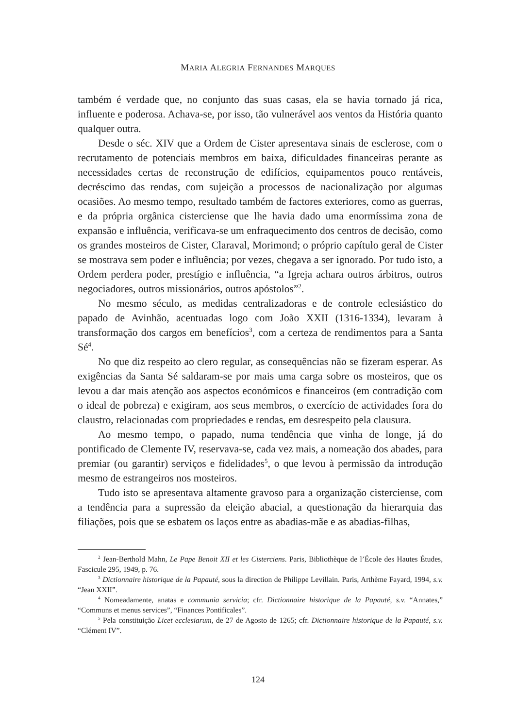MARIA ALEGRIA FERNANDES MARQUES
também é verdade que, no conjunto das suas casas, ela se havia tornado já rica, influente e poderosa. Achava-se, por isso, tão vulnerável aos ventos da História quanto qualquer outra.
Desde o séc. XIV que a Ordem de Cister apresentava sinais de esclerose, com o recrutamento de potenciais membros em baixa, dificuldades financeiras perante as necessidades certas de reconstrução de edifícios, equipamentos pouco rentáveis, decréscimo das rendas, com sujeição a processos de nacionalização por algumas ocasiões. Ao mesmo tempo, resultado também de factores exteriores, como as guerras, e da própria orgânica cisterciense que lhe havia dado uma enormíssima zona de expansão e influência, verificava-se um enfraquecimento dos centros de decisão, como os grandes mosteiros de Cister, Claraval, Morimond; o próprio capítulo geral de Cister se mostrava sem poder e influência; por vezes, chegava a ser ignorado. Por tudo isto, a Ordem perdera poder, prestígio e influência, “a Igreja achara outros árbitros, outros negociadores, outros missionários, outros apóstolos”<sup>2</sup>.
No mesmo século, as medidas centralizadoras e de controle eclesiástico do papado de Avinhão, acentuadas logo com João XXII (1316-1334), levaram à transformação dos cargos em benefícios<sup>3</sup>, com a certeza de rendimentos para a Santa Sé<sup>4</sup>.
No que diz respeito ao clero regular, as consequências não se fizeram esperar. As exigências da Santa Sé saldaram-se por mais uma carga sobre os mosteiros, que os levou a dar mais atenção aos aspectos económicos e financeiros (em contradição com o ideal de pobreza) e exigiram, aos seus membros, o exercício de actividades fora do claustro, relacionadas com propriedades e rendas, em desrespeito pela clausura.
Ao mesmo tempo, o papado, numa tendência que vinha de longe, já do pontificado de Clemente IV, reservava-se, cada vez mais, a nomeação dos abades, para premiar (ou garantir) serviços e fidelidades<sup>5</sup>, o que levou à permissão da introdução mesmo de estrangeiros nos mosteiros.
Tudo isto se apresentava altamente gravoso para a organização cisterciense, com a tendência para a supressão da eleição abacial, a questionação da hierarquia das filiações, pois que se esbatem os laços entre as abadias-mãe e as abadias-filhas,
<sup>2</sup> Jean-Berthold Mahn, Le Pape Benoit XII et les Cisterciens. Paris, Bibliothèque de l’École des Hautes Études, Fascicule 295, 1949, p. 76.
<sup>3</sup> Dictionnaire historique de la Papauté, sous la direction de Philippe Levillain. Paris, Arthème Fayard, 1994, s.v. “Jean XXII”.
<sup>4</sup> Nomeadamente, anatas e communia servicia; cfr. Dictionnaire historique de la Papauté, s.v. “Annates,” “Communs et menus services”, “Finances Pontificales”.
<sup>5</sup> Pela constituição Licet ecclesiarum, de 27 de Agosto de 1265; cfr. Dictionnaire historique de la Papauté, s.v. “Clément IV”.
124